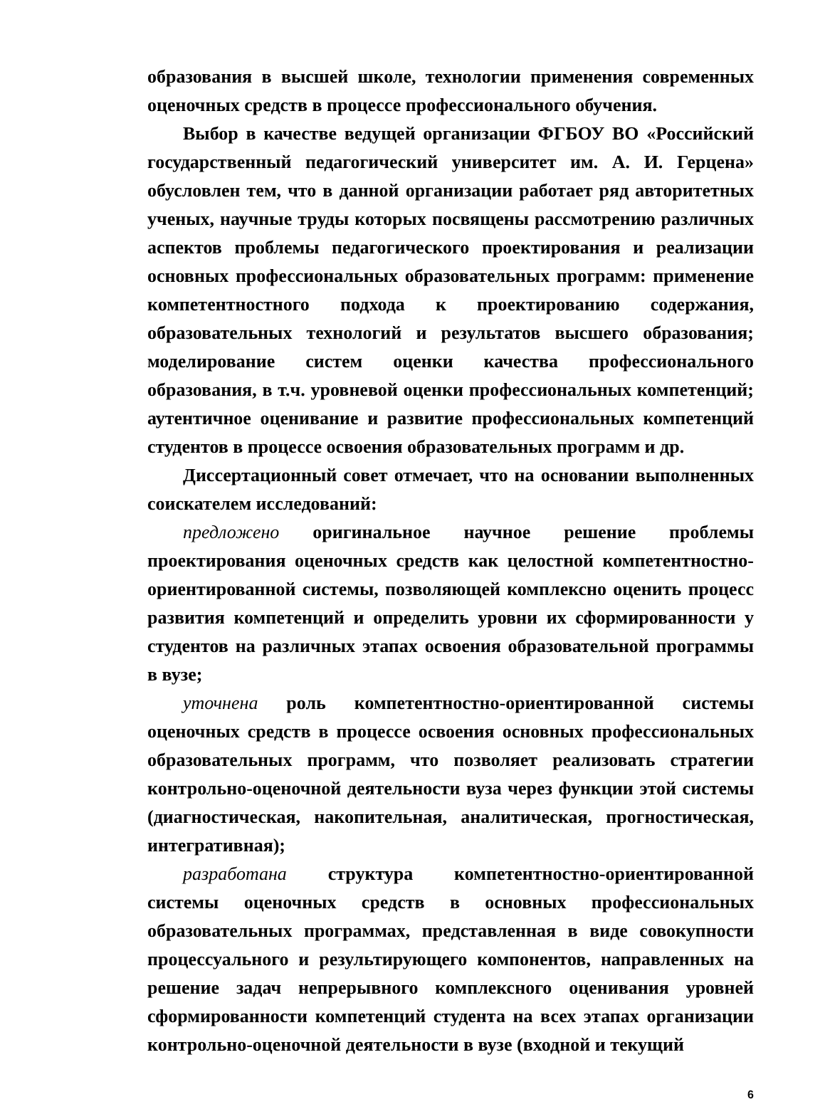образования в высшей школе, технологии применения современных оценочных средств в процессе профессионального обучения.
Выбор в качестве ведущей организации ФГБОУ ВО «Российский государственный педагогический университет им. А. И. Герцена» обусловлен тем, что в данной организации работает ряд авторитетных ученых, научные труды которых посвящены рассмотрению различных аспектов проблемы педагогического проектирования и реализации основных профессиональных образовательных программ: применение компетентностного подхода к проектированию содержания, образовательных технологий и результатов высшего образования; моделирование систем оценки качества профессионального образования, в т.ч. уровневой оценки профессиональных компетенций; аутентичное оценивание и развитие профессиональных компетенций студентов в процессе освоения образовательных программ и др.
Диссертационный совет отмечает, что на основании выполненных соискателем исследований:
предложено оригинальное научное решение проблемы проектирования оценочных средств как целостной компетентностно-ориентированной системы, позволяющей комплексно оценить процесс развития компетенций и определить уровни их сформированности у студентов на различных этапах освоения образовательной программы в вузе;
уточнена роль компетентностно-ориентированной системы оценочных средств в процессе освоения основных профессиональных образовательных программ, что позволяет реализовать стратегии контрольно-оценочной деятельности вуза через функции этой системы (диагностическая, накопительная, аналитическая, прогностическая, интегративная);
разработана структура компетентностно-ориентированной системы оценочных средств в основных профессиональных образовательных программах, представленная в виде совокупности процессуального и результирующего компонентов, направленных на решение задач непрерывного комплексного оценивания уровней сформированности компетенций студента на всех этапах организации контрольно-оценочной деятельности в вузе (входной и текущий
6